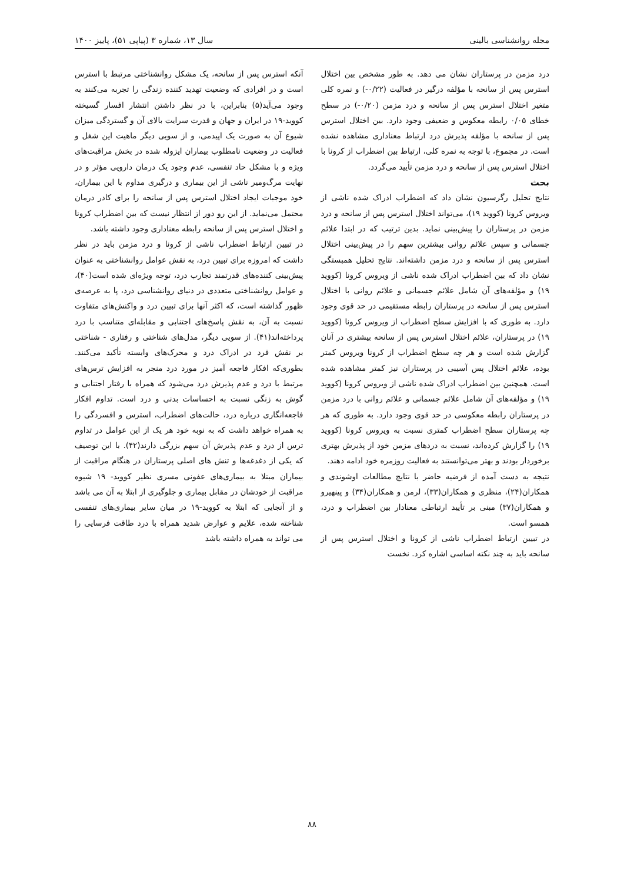مجله روانشناسی بالینی سال ۱۳، شماره ۳ (پیاپی ۵۱)، پاییز ۱۴۰۰
درد مزمن در پرستاران نشان می دهد. به طور مشخص بین اختلال استرس پس از سانحه با مؤلفه درگیر در فعالیت (۰/۲۲-) و نمره کلی متغیر اختلال استرس پس از سانحه و درد مزمن (۰/۲۰-) در سطح خطای ۰/۰۵ رابطه معکوس و ضعیفی وجود دارد. بین اختلال استرس پس از سانحه با مؤلفه پذیرش درد ارتباط معناداری مشاهده نشده است. در مجموع، با توجه به نمره کلی، ارتباط بین اضطراب از کرونا با اختلال استرس پس از سانحه و درد مزمن تأیید می‌گردد.
بحث
نتایج تحلیل رگرسیون نشان داد که اضطراب ادراک شده ناشی از ویروس کرونا (کووید ۱۹)، می‌تواند اختلال استرس پس از سانحه و درد مزمن در پرستاران را پیش‌بینی نماید. بدین ترتیب که در ابتدا علائم جسمانی و سپس علائم روانی بیشترین سهم را در پیش‌بینی اختلال استرس پس از سانحه و درد مزمن داشته‌اند. نتایج تحلیل همبستگی نشان داد که بین اضطراب ادراک شده ناشی از ویروس کرونا (کووید ۱۹) و مؤلفه‌های آن شامل علائم جسمانی و علائم روانی با اختلال استرس پس از سانحه در پرستاران رابطه مستقیمی در حد قوی وجود دارد. به طوری که با افزایش سطح اضطراب از ویروس کرونا (کووید ۱۹) در پرستاران، علائم اختلال استرس پس از سانحه بیشتری در آنان گزارش شده است و هر چه سطح اضطراب از کرونا ویروس کمتر بوده، علائم اختلال پس آسیبی در پرستاران نیز کمتر مشاهده شده است. همچنین بین اضطراب ادراک شده ناشی از ویروس کرونا (کووید ۱۹) و مؤلفه‌های آن شامل علائم جسمانی و علائم روانی با درد مزمن در پرستاران رابطه معکوسی در حد قوی وجود دارد. به طوری که هر چه پرستاران سطح اضطراب کمتری نسبت به ویروس کرونا (کووید ۱۹) را گزارش کرده‌اند، نسبت به دردهای مزمن خود از پذیرش بهتری برخوردار بودند و بهتر می‌توانستند به فعالیت روزمره خود ادامه دهند.
نتیجه به دست آمده از فرضیه حاضر با نتایج مطالعات اوشوندی و همکاران(۲۴)، منظری و همکاران(۳۳)، لرمن و همکاران(۳۴) و پینهیرو و همکاران(۳۷) مبنی بر تأیید ارتباطی معنادار بین اضطراب و درد، همسو است.
در تبیین ارتباط اضطراب ناشی از کرونا و اختلال استرس پس از سانحه باید به چند نکته اساسی اشاره کرد. نخست
آنکه استرس پس از سانحه، یک مشکل روانشناختی مرتبط با استرس است و در افرادی که وضعیت تهدید کننده زندگی را تجربه می‌کنند به وجود می‌آید(۵) بنابراین، با در نظر داشتن انتشار افسار گسیخته کووید-۱۹ در ایران و جهان و قدرت سرایت بالای آن و گستردگی میزان شیوع آن به صورت یک اپیدمی، و از سویی دیگر ماهیت این شغل و فعالیت در وضعیت نامطلوب بیماران ایزوله شده در بخش مراقبت‌های ویژه و با مشکل حاد تنفسی، عدم وجود یک درمان دارویی مؤثر و در نهایت مرگ‌ومیر ناشی از این بیماری و درگیری مداوم با این بیماران، خود موجبات ایجاد اختلال استرس پس از سانحه را برای کادر درمان محتمل می‌نماید. از این رو دور از انتظار نیست که بین اضطراب کرونا و اختلال استرس پس از سانحه رابطه معناداری وجود داشته باشد.
در تبیین ارتباط اضطراب ناشی از کرونا و درد مزمن باید در نظر داشت که امروزه برای تبیین درد، به نقش عوامل روانشناختی به عنوان پیش‌بینی کننده‌های قدرتمند تجارب درد، توجه ویژه‌ای شده است(۴۰)، و عوامل روانشناختی متعددی در دنیای روانشناسی درد، پا به عرصه‌ی ظهور گذاشته است، که اکثر آنها برای تبیین درد و واکنش‌های متفاوت نسبت به آن، به نقش پاسخ‌های اجتنابی و مقابله‌ای متناسب با درد پرداخته‌اند(۴۱). از سویی دیگر، مدل‌های شناختی و رفتاری - شناختی بر نقش فرد در ادراک درد و محرک‌های وابسته تأکید می‌کنند. بطوری‌که افکار فاجعه آمیز در مورد درد منجر به افزایش ترس‌های مرتبط با درد و عدم پذیرش درد می‌شود که همراه با رفتار اجتنابی و گوش به زنگی نسبت به احساسات بدنی و درد است. تداوم افکار فاجعه‌انگاری درباره درد، حالت‌های اضطراب، استرس و افسردگی را به همراه خواهد داشت که به نوبه خود هر یک از این عوامل در تداوم ترس از درد و عدم پذیرش آن سهم بزرگی دارند(۴۲). با این توصیف که یکی از دغدغه‌ها و تنش های اصلی پرستاران در هنگام مراقبت از بیماران مبتلا به بیماری‌های عفونی مسری نظیر کووید- ۱۹ شیوه مراقبت از خودشان در مقابل بیماری و جلوگیری از ابتلا به آن می باشد و از آنجایی که ابتلا به کووید-۱۹ در میان سایر بیماری‌های تنفسی شناخته شده، علایم و عوارض شدید همراه با درد طاقت فرسایی را می تواند به همراه داشته باشد
۸۸